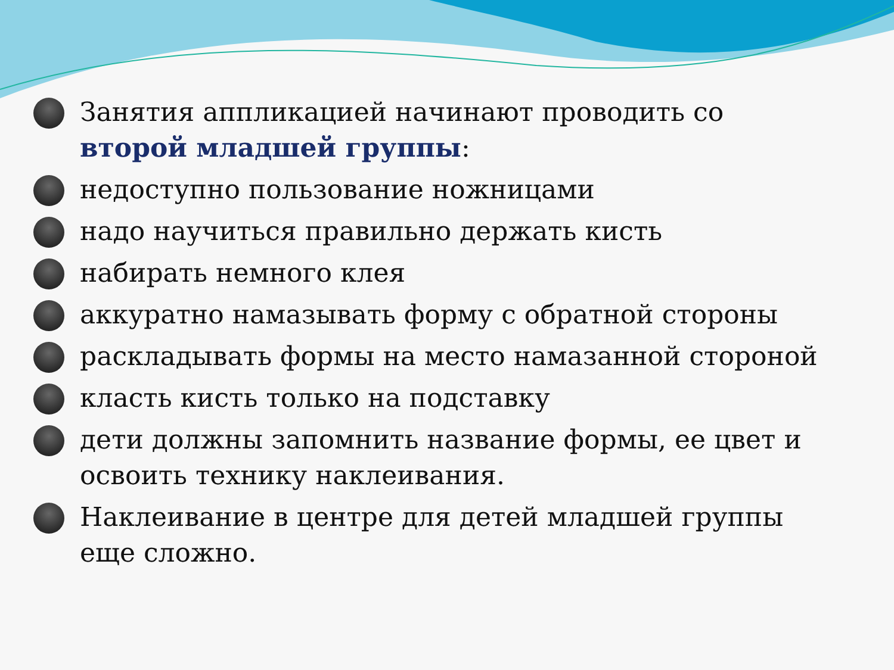Занятия аппликацией начинают проводить со второй младшей группы:
недоступно пользование ножницами
надо научиться правильно держать кисть
набирать немного клея
аккуратно намазывать форму с обратной стороны
раскладывать формы на место намазанной стороной
класть кисть только на подставку
дети должны запомнить название формы, ее цвет и освоить технику наклеивания.
Наклеивание в центре для детей младшей группы еще сложно.